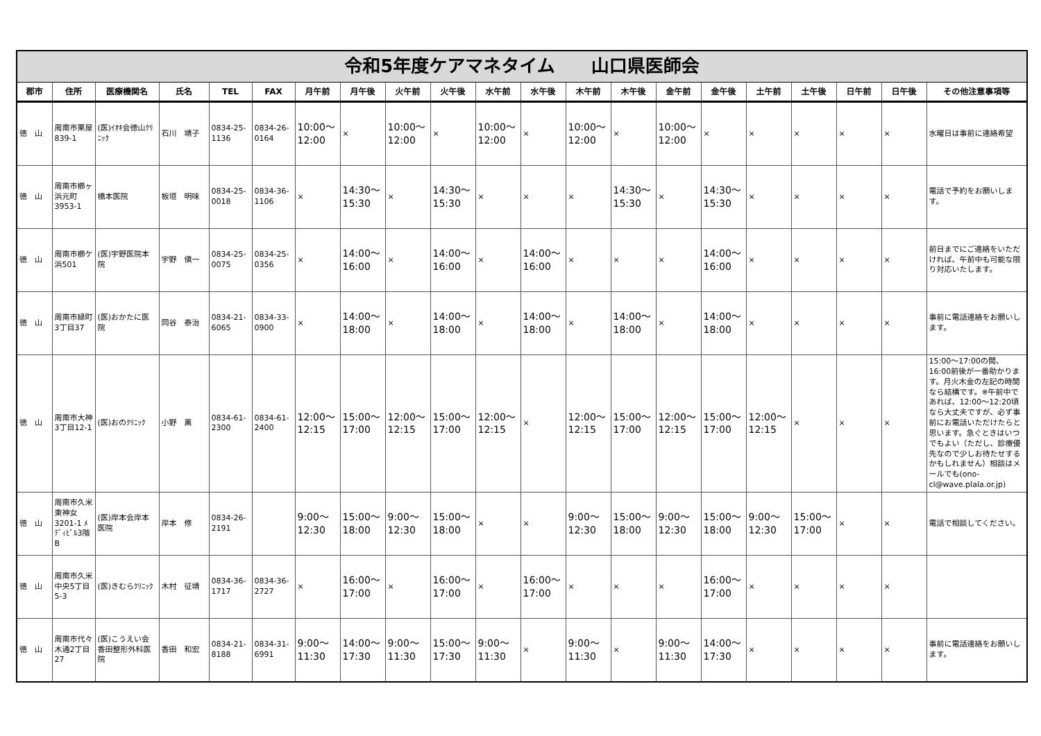| 令和5年度ケアマネタイム 山口県医師会 | | | | | | | | | | | | | | | | | | | | |
| --- | --- | --- | --- | --- | --- | --- | --- | --- | --- | --- | --- | --- | --- | --- | --- | --- | --- | --- | --- | --- |
| 郡市 | 住所 | 医療機関名 | 氏名 | TEL | FAX | 月午前 | 月午後 | 火午前 | 火午後 | 水午前 | 水午後 | 木午前 | 木午後 | 金午前 | 金午後 | 土午前 | 土午後 | 日午前 | 日午後 | その他注意事項等 |
| 徳 山 | 周南市栗屋839-1 | (医)ｲｵｷ会徳山ｸﾘﾆｯｸ | 石川 靖子 | 0834-25-1136 | 0834-26-0164 | 10:00～12:00 | × | 10:00～12:00 | × | 10:00～12:00 | × | 10:00～12:00 | × | 10:00～12:00 | × | × | × | × | × | 水曜日は事前に連絡希望 |
| 徳 山 | 周南市櫛ヶ浜元町3953-1 | 橋本医院 | 板垣 明味 | 0834-25-0018 | 0834-36-1106 | × | 14:30～15:30 | × | 14:30～15:30 | × | × | × | 14:30～15:30 | × | 14:30～15:30 | × | × | × | × | 電話で予約をお願いします。 |
| 徳 山 | 周南市櫛ケ浜501 | (医)宇野医院本院 | 宇野 愼一 | 0834-25-0075 | 0834-25-0356 | × | 14:00～16:00 | × | 14:00～16:00 | × | 14:00～16:00 | × | × | × | 14:00～16:00 | × | × | × | × | 前日までにご連絡をいただければ、午前中も可能な限り対応いたします。 |
| 徳 山 | 周南市緑町3丁目37 | (医)おかたに医院 | 岡谷 泰治 | 0834-21-6065 | 0834-33-0900 | × | 14:00～18:00 | × | 14:00～18:00 | × | 14:00～18:00 | × | 14:00～18:00 | × | 14:00～18:00 | × | × | × | × | 事前に電話連絡をお願いします。 |
| 徳 山 | 周南市大神3丁目12-1 | (医)おのｸﾘﾆｯｸ | 小野 薫 | 0834-61-2300 | 0834-61-2400 | 12:00～12:15 | 15:00～17:00 | 12:00～12:15 | 15:00～17:00 | 12:00～12:15 | × | 12:00～12:15 | 15:00～17:00 | 12:00～12:15 | 15:00～17:00 | 12:00～12:15 | × | × | × | 15:00～17:00の間、16:00前後が一番助かります。月火木金の左記の時間なら結構です。※午前中であれば、12:00～12:20頃なら大丈夫ですが、必ず事前にお電話いただけたらと思います。急ぐときはいつでもよい（ただし、診療優先なので少しお待たせするかもしれません）相談はメールでも(ono-cl@wave.plala.or.jp) |
| 徳 山 | 周南市久米東神女3201-1 ﾒﾃﾞｨﾋﾞﾙ3階B | (医)岸本会岸本医院 | 岸本 修 | 0834-26-2191 | | 9:00～12:30 | 15:00～18:00 | 9:00～12:30 | 15:00～18:00 | × | × | 9:00～12:30 | 15:00～18:00 | 9:00～12:30 | 15:00～18:00 | 9:00～12:30 | 15:00～17:00 | × | × | 電話で相談してください。 |
| 徳 山 | 周南市久米中央5丁目5-3 | (医)きむらｸﾘﾆｯｸ | 木村 征靖 | 0834-36-1717 | 0834-36-2727 | × | 16:00～17:00 | × | 16:00～17:00 | × | 16:00～17:00 | × | × | × | 16:00～17:00 | × | × | × | × | |
| 徳 山 | 周南市代々木通2丁目27 | (医)こうえい会香田整形外科医院 | 香田 和宏 | 0834-21-8188 | 0834-31-6991 | 9:00～11:30 | 14:00～17:30 | 9:00～11:30 | 15:00～17:30 | 9:00～11:30 | × | 9:00～11:30 | × | 9:00～11:30 | 14:00～17:30 | × | × | × | × | 事前に電話連絡をお願いします。 |